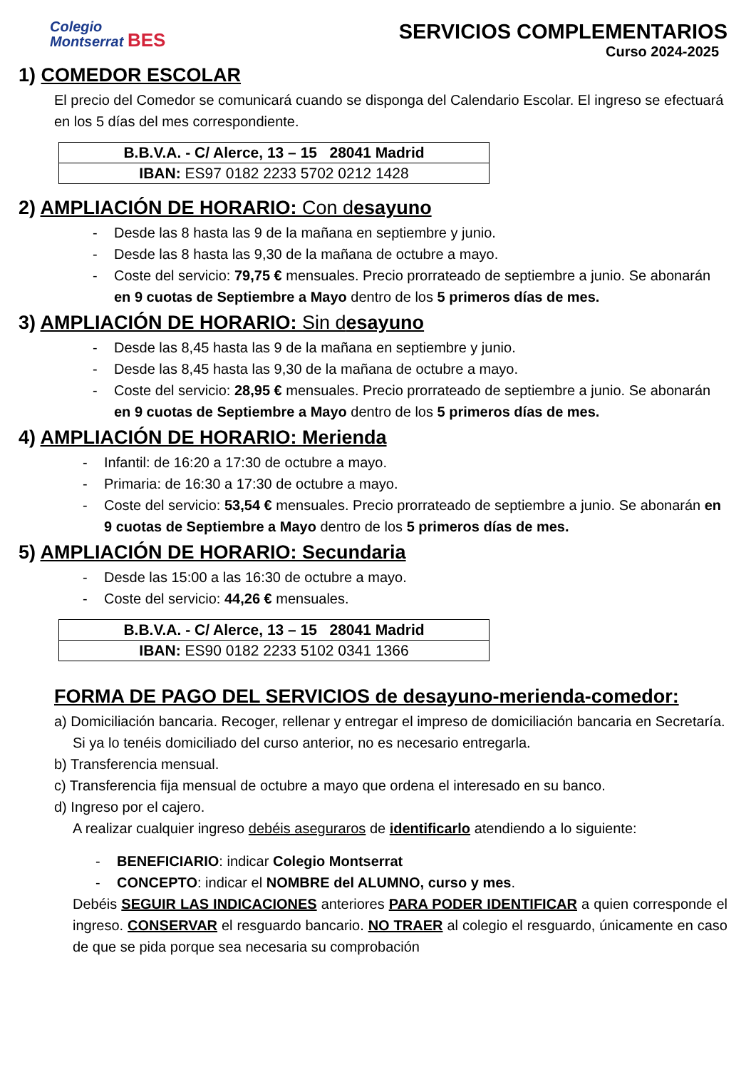Colegio
Montserrat BES
SERVICIOS COMPLEMENTARIOS
Curso 2024-2025
1) COMEDOR ESCOLAR
El precio del Comedor se comunicará cuando se disponga del Calendario Escolar. El ingreso se efectuará en los 5 días del mes correspondiente.
| B.B.V.A. - C/ Alerce, 13 – 15 28041 Madrid |
| IBAN: ES97 0182 2233 5702 0212 1428 |
2) AMPLIACIÓN DE HORARIO: Con desayuno
Desde las 8 hasta las 9 de la mañana en septiembre y junio.
Desde las 8 hasta las 9,30 de la mañana de octubre a mayo.
Coste del servicio: 79,75 € mensuales. Precio prorrateado de septiembre a junio. Se abonarán en 9 cuotas de Septiembre a Mayo dentro de los 5 primeros días de mes.
3) AMPLIACIÓN DE HORARIO: Sin desayuno
Desde las 8,45 hasta las 9 de la mañana en septiembre y junio.
Desde las 8,45 hasta las 9,30 de la mañana de octubre a mayo.
Coste del servicio: 28,95 € mensuales. Precio prorrateado de septiembre a junio. Se abonarán en 9 cuotas de Septiembre a Mayo dentro de los 5 primeros días de mes.
4) AMPLIACIÓN DE HORARIO: Merienda
Infantil: de 16:20 a 17:30 de octubre a mayo.
Primaria: de 16:30 a 17:30 de octubre a mayo.
Coste del servicio: 53,54 € mensuales. Precio prorrateado de septiembre a junio. Se abonarán en 9 cuotas de Septiembre a Mayo dentro de los 5 primeros días de mes.
5) AMPLIACIÓN DE HORARIO: Secundaria
Desde las 15:00 a las 16:30 de octubre a mayo.
Coste del servicio: 44,26 € mensuales.
| B.B.V.A. - C/ Alerce, 13 – 15 28041 Madrid |
| IBAN: ES90 0182 2233 5102 0341 1366 |
FORMA DE PAGO DEL SERVICIOS de desayuno-merienda-comedor:
a) Domiciliación bancaria. Recoger, rellenar y entregar el impreso de domiciliación bancaria en Secretaría. Si ya lo tenéis domiciliado del curso anterior, no es necesario entregarla.
b) Transferencia mensual.
c) Transferencia fija mensual de octubre a mayo que ordena el interesado en su banco.
d) Ingreso por el cajero.
A realizar cualquier ingreso debéis aseguraros de identificarlo atendiendo a lo siguiente:
BENEFICIARIO: indicar Colegio Montserrat
CONCEPTO: indicar el NOMBRE del ALUMNO, curso y mes.
Debéis SEGUIR LAS INDICACIONES anteriores PARA PODER IDENTIFICAR a quien corresponde el ingreso. CONSERVAR el resguardo bancario. NO TRAER al colegio el resguardo, únicamente en caso de que se pida porque sea necesaria su comprobación